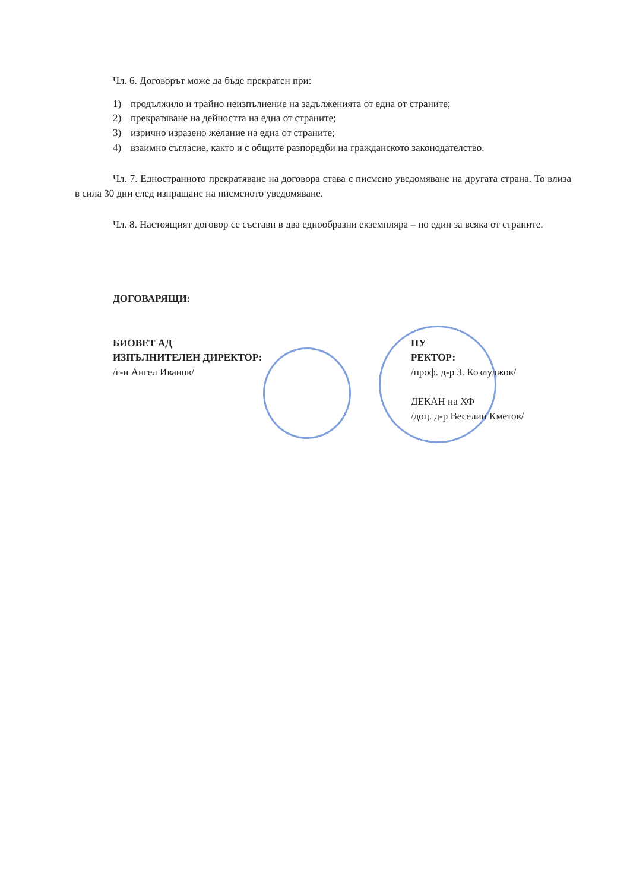Чл. 6. Договорът може да бъде прекратен при:
1) продължило и трайно неизпълнение на задълженията от една от страните;
2) прекратяване на дейността на една от страните;
3) изрично изразено желание на една от страните;
4) взаимно съгласие, както и с общите разпоредби на гражданското законодателство.
Чл. 7. Едностранното прекратяване на договора става с писмено уведомяване на другата страна. То влиза в сила 30 дни след изпращане на писменото уведомяване.
Чл. 8. Настоящият договор се състави в два еднообразни екземпляра – по един за всяка от страните.
ДОГОВАРЯЩИ:
БИОВЕТ АД
ИЗПЪЛНИТЕЛЕН ДИРЕКТОР:
/г-н Ангел Иванов/
ПУ
РЕКТОР:
/проф. д-р З. Козлуджов/
ДЕКАН на ХФ
/доц. д-р Веселин Кметов/